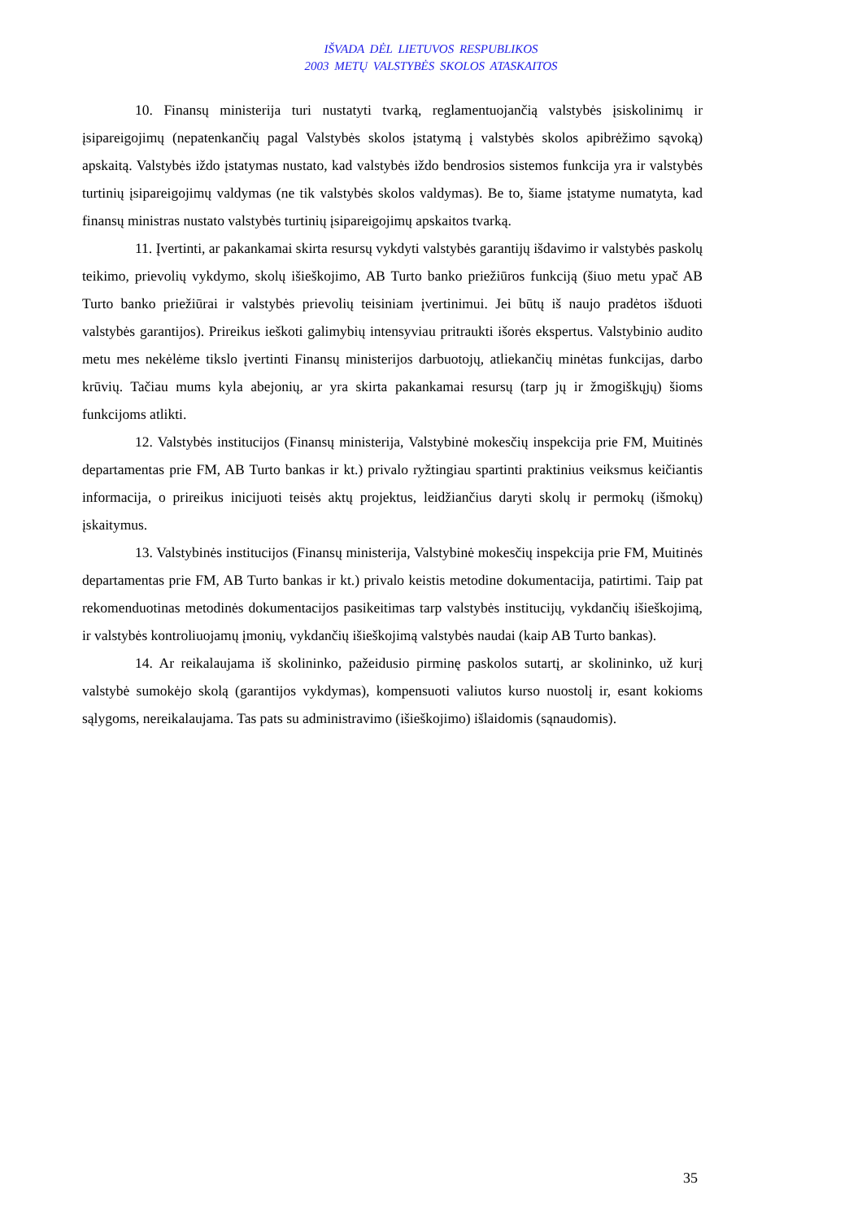IŠVADA DĖL LIETUVOS RESPUBLIKOS
2003 METŲ VALSTYBĖS SKOLOS ATASKAITOS
10. Finansų ministerija turi nustatyti tvarką, reglamentuojančią valstybės įsiskolinimų ir įsipareigojimų (nepatenkančių pagal Valstybės skolos įstatymą į valstybės skolos apibrėžimo sąvoką) apskaitą. Valstybės iždo įstatymas nustato, kad valstybės iždo bendrosios sistemos funkcija yra ir valstybės turtinių įsipareigojimų valdymas (ne tik valstybės skolos valdymas). Be to, šiame įstatyme numatyta, kad finansų ministras nustato valstybės turtinių įsipareigojimų apskaitos tvarką.
11. Įvertinti, ar pakankamai skirta resursų vykdyti valstybės garantijų išdavimo ir valstybės paskolų teikimo, prievolių vykdymo, skolų išieškojimo, AB Turto banko priežiūros funkciją (šiuo metu ypač AB Turto banko priežiūrai ir valstybės prievolių teisiniam įvertinimui. Jei būtų iš naujo pradėtos išduoti valstybės garantijos). Prireikus ieškoti galimybių intensyviau pritraukti išorės ekspertus. Valstybinio audito metu mes nekėlėme tikslo įvertinti Finansų ministerijos darbuotojų, atliekančių minėtas funkcijas, darbo krūvių. Tačiau mums kyla abejonių, ar yra skirta pakankamai resursų (tarp jų ir žmogiškųjų) šioms funkcijoms atlikti.
12. Valstybės institucijos (Finansų ministerija, Valstybinė mokesčių inspekcija prie FM, Muitinės departamentas prie FM, AB Turto bankas ir kt.) privalo ryžtingiau spartinti praktinius veiksmus keičiantis informacija, o prireikus inicijuoti teisės aktų projektus, leidžiančius daryti skolų ir permokų (išmokų) įskaitymus.
13. Valstybinės institucijos (Finansų ministerija, Valstybinė mokesčių inspekcija prie FM, Muitinės departamentas prie FM, AB Turto bankas ir kt.) privalo keistis metodine dokumentacija, patirtimi. Taip pat rekomenduotinas metodinės dokumentacijos pasikeitimas tarp valstybės institucijų, vykdančių išieškojimą, ir valstybės kontroliuojamų įmonių, vykdančių išieškojimą valstybės naudai (kaip AB Turto bankas).
14. Ar reikalaujama iš skolininko, pažeidusio pirminę paskolos sutartį, ar skolininko, už kurį valstybė sumokėjo skolą (garantijos vykdymas), kompensuoti valiutos kurso nuostolį ir, esant kokioms sąlygoms, nereikalaujama. Tas pats su administravimo (išieškojimo) išlaidomis (sąnaudomis).
35